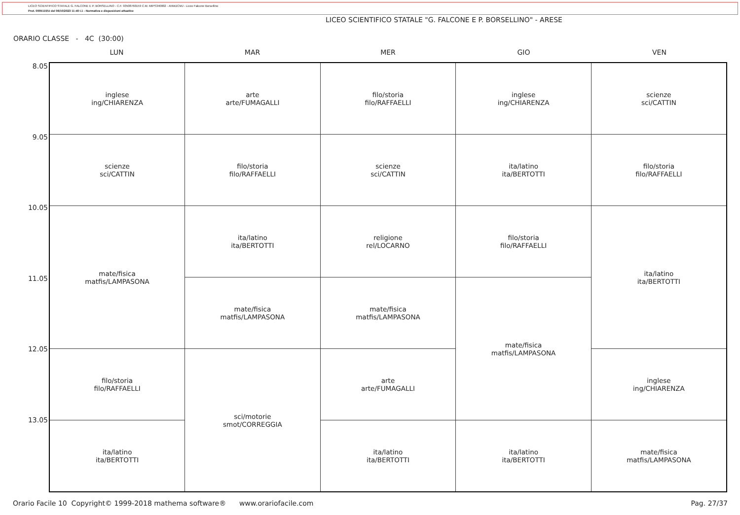LICEO SCIENTIFICO STATALE G. FALCONE E P. BORSELLINO - C.F. 93508760159 C.M. MIPS340002 - ANWZCMJ - Liceo Falcone Borsellino
Prot. 0005110/U del 06/10/2023 11:40 I.1 - Normativa e disposizioni attuative
LICEO SCIENTIFICO STATALE "G. FALCONE E P. BORSELLINO" - ARESE
ORARIO CLASSE - 4C (30:00)
LUN MAR MER GIO VEN
8.05
9.05
10.05
11.05
12.05
13.05
| inglese ing/CHIARENZA | arte arte/FUMAGALLI | filo/storia filo/RAFFAELLI | inglese ing/CHIARENZA | scienze sci/CATTIN |
| scienze sci/CATTIN | filo/storia filo/RAFFAELLI | scienze sci/CATTIN | ita/latino ita/BERTOTTI | filo/storia filo/RAFFAELLI |
| mate/fisica matfis/LAMPASONA | ita/latino ita/BERTOTTI | religione rel/LOCARNO | filo/storia filo/RAFFAELLI | ita/latino ita/BERTOTTI |
| | mate/fisica matfis/LAMPASONA | mate/fisica matfis/LAMPASONA | mate/fisica matfis/LAMPASONA | |
| filo/storia filo/RAFFAELLI | sci/motorie smot/CORREGGIA | arte arte/FUMAGALLI | | inglese ing/CHIARENZA |
| ita/latino ita/BERTOTTI | | ita/latino ita/BERTOTTI | ita/latino ita/BERTOTTI | mate/fisica matfis/LAMPASONA |
Orario Facile 10 Copyright© 1999-2018 mathema software® www.orariofacile.com
Pag. 27/37